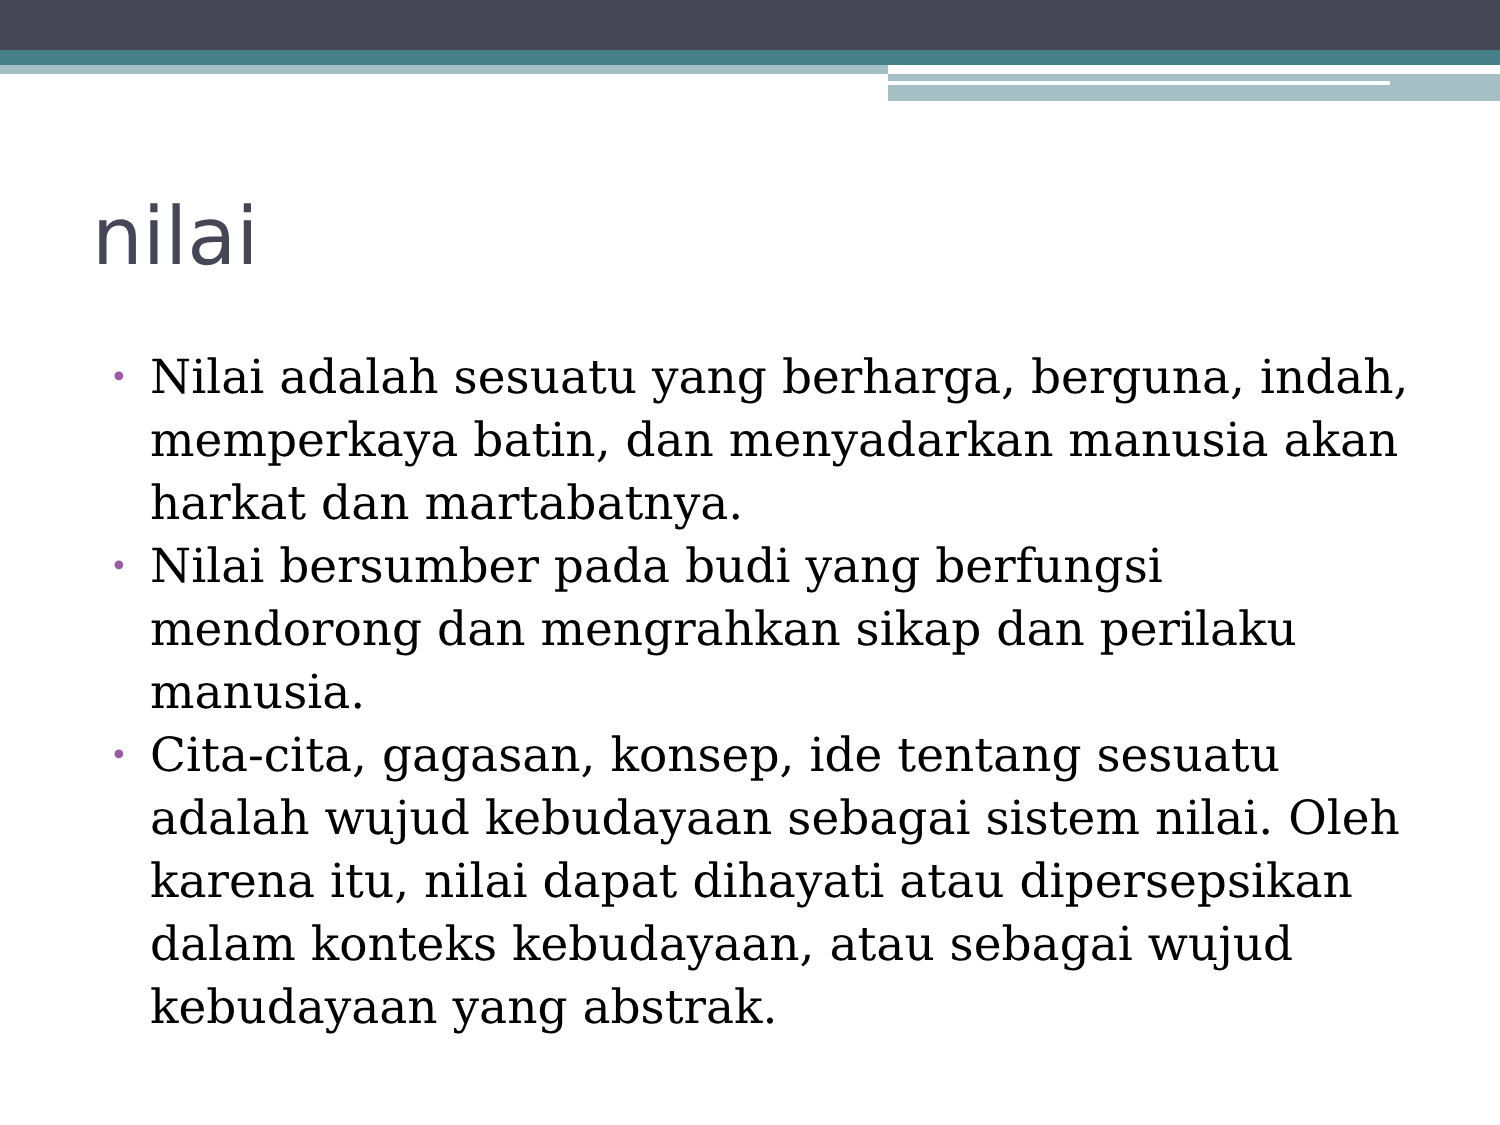nilai
• Nilai adalah sesuatu yang berharga, berguna, indah, memperkaya batin, dan menyadarkan manusia akan harkat dan martabatnya.
• Nilai bersumber pada budi yang berfungsi mendorong dan mengrahkan sikap dan perilaku manusia.
• Cita-cita, gagasan, konsep, ide tentang sesuatu adalah wujud kebudayaan sebagai sistem nilai. Oleh karena itu, nilai dapat dihayati atau dipersepsikan dalam konteks kebudayaan, atau sebagai wujud kebudayaan yang abstrak.